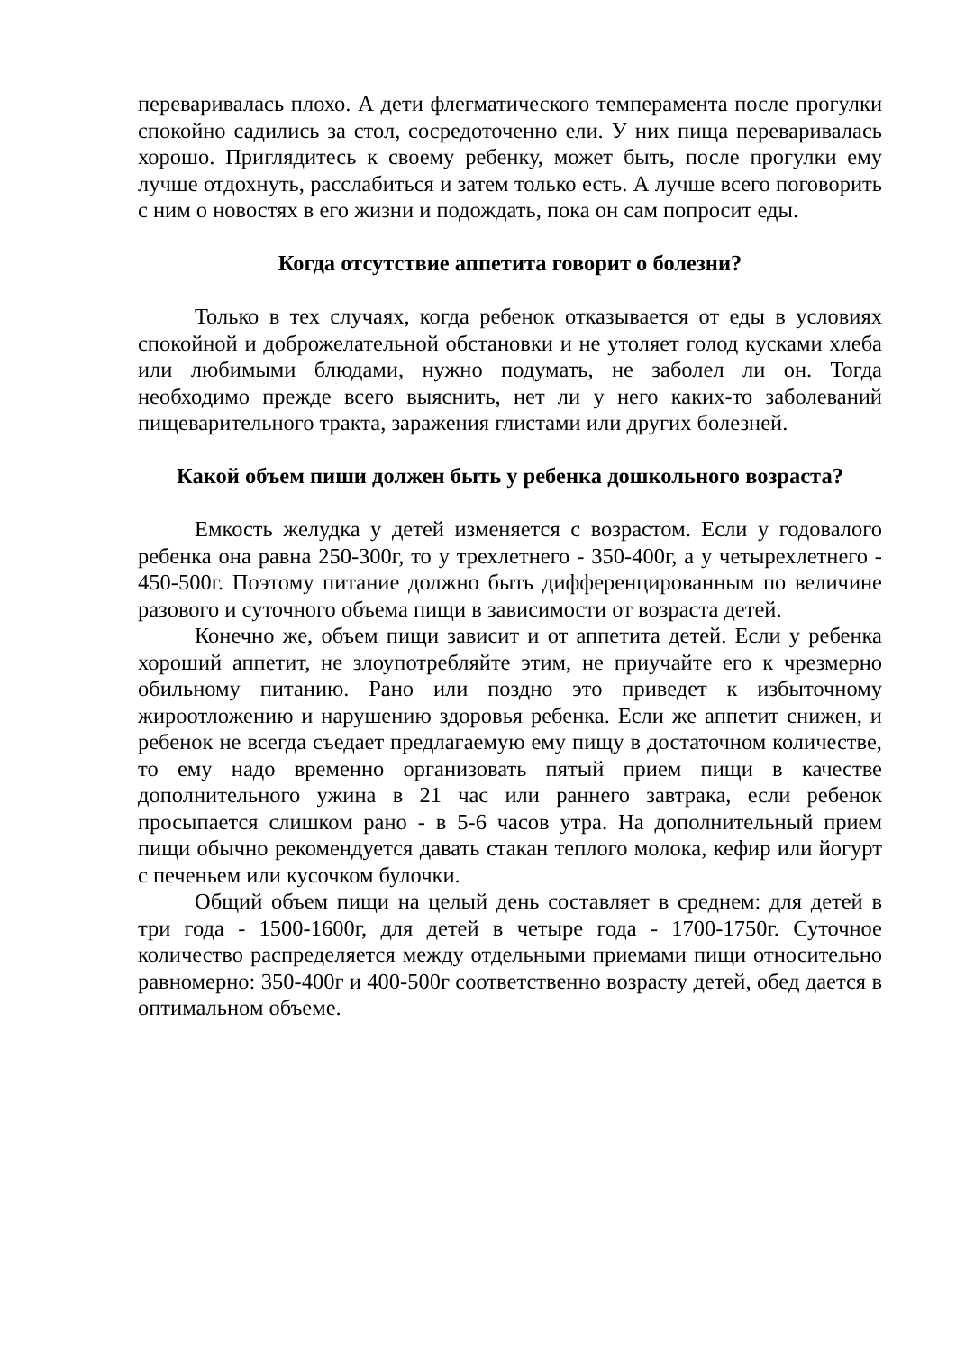переваривалась плохо. А дети флегматического темперамента после прогулки спокойно садились за стол, сосредоточенно ели. У них пища переваривалась хорошо. Приглядитесь к своему ребенку, может быть, после прогулки ему лучше отдохнуть, расслабиться и затем только есть. А лучше всего поговорить с ним о новостях в его жизни и подождать, пока он сам попросит еды.
Когда отсутствие аппетита говорит о болезни?
Только в тех случаях, когда ребенок отказывается от еды в условиях спокойной и доброжелательной обстановки и не утоляет голод кусками хлеба или любимыми блюдами, нужно подумать, не заболел ли он. Тогда необходимо прежде всего выяснить, нет ли у него каких-то заболеваний пищеварительного тракта, заражения глистами или других болезней.
Какой объем пиши должен быть у ребенка дошкольного возраста?
Емкость желудка у детей изменяется с возрастом. Если у годовалого ребенка она равна 250-300г, то у трехлетнего - 350-400г, а у четырехлетнего - 450-500г. Поэтому питание должно быть дифференцированным по величине разового и суточного объема пищи в зависимости от возраста детей.
Конечно же, объем пищи зависит и от аппетита детей. Если у ребенка хороший аппетит, не злоупотребляйте этим, не приучайте его к чрезмерно обильному питанию. Рано или поздно это приведет к избыточному жироотложению и нарушению здоровья ребенка. Если же аппетит снижен, и ребенок не всегда съедает предлагаемую ему пищу в достаточном количестве, то ему надо временно организовать пятый прием пищи в качестве дополнительного ужина в 21 час или раннего завтрака, если ребенок просыпается слишком рано - в 5-6 часов утра. На дополнительный прием пищи обычно рекомендуется давать стакан теплого молока, кефир или йогурт с печеньем или кусочком булочки.
Общий объем пищи на целый день составляет в среднем: для детей в три года - 1500-1600г, для детей в четыре года - 1700-1750г. Суточное количество распределяется между отдельными приемами пищи относительно равномерно: 350-400г и 400-500г соответственно возрасту детей, обед дается в оптимальном объеме.